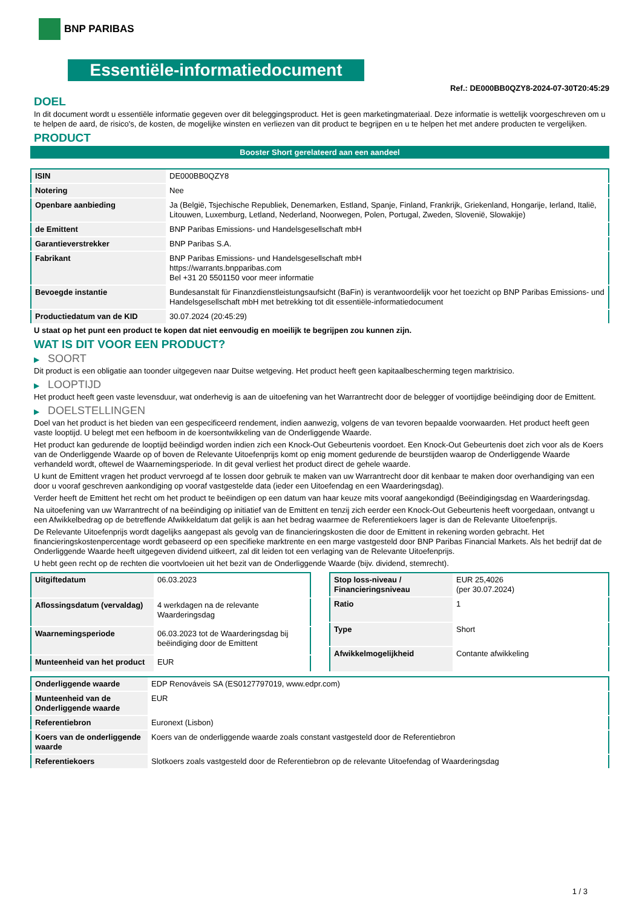BNP PARIBAS
Essentiële-informatiedocument
Ref.: DE000BB0QZY8-2024-07-30T20:45:29
DOEL
In dit document wordt u essentiële informatie gegeven over dit beleggingsproduct. Het is geen marketingmateriaal. Deze informatie is wettelijk voorgeschreven om u te helpen de aard, de risico's, de kosten, de mogelijke winsten en verliezen van dit product te begrijpen en u te helpen het met andere producten te vergelijken.
PRODUCT
Booster Short gerelateerd aan een aandeel
| ISIN | DE000BB0QZY8 |
| Notering | Nee |
| Openbare aanbieding | Ja (België, Tsjechische Republiek, Denemarken, Estland, Spanje, Finland, Frankrijk, Griekenland, Hongarije, Ierland, Italië, Litouwen, Luxemburg, Letland, Nederland, Noorwegen, Polen, Portugal, Zweden, Slovenië, Slowakije) |
| de Emittent | BNP Paribas Emissions- und Handelsgesellschaft mbH |
| Garantieverstrekker | BNP Paribas S.A. |
| Fabrikant | BNP Paribas Emissions- und Handelsgesellschaft mbH https://warrants.bnpparibas.com Bel +31 20 5501150 voor meer informatie |
| Bevoegde instantie | Bundesanstalt für Finanzdienstleistungsaufsicht (BaFin) is verantwoordelijk voor het toezicht op BNP Paribas Emissions- und Handelsgesellschaft mbH met betrekking tot dit essentiële-informatiedocument |
| Productiedatum van de KID | 30.07.2024 (20:45:29) |
U staat op het punt een product te kopen dat niet eenvoudig en moeilijk te begrijpen zou kunnen zijn.
WAT IS DIT VOOR EEN PRODUCT?
▶ SOORT
Dit product is een obligatie aan toonder uitgegeven naar Duitse wetgeving. Het product heeft geen kapitaalbescherming tegen marktrisico.
▶ LOOPTIJD
Het product heeft geen vaste levensduur, wat onderhevig is aan de uitoefening van het Warrantrecht door de belegger of voortijdige beëindiging door de Emittent.
▶ DOELSTELLINGEN
Doel van het product is het bieden van een gespecificeerd rendement, indien aanwezig, volgens de van tevoren bepaalde voorwaarden. Het product heeft geen vaste looptijd. U belegt met een hefboom in de koersontwikkeling van de Onderliggende Waarde.
Het product kan gedurende de looptijd beëindigd worden indien zich een Knock-Out Gebeurtenis voordoet. Een Knock-Out Gebeurtenis doet zich voor als de Koers van de Onderliggende Waarde op of boven de Relevante Uitoefenprijs komt op enig moment gedurende de beurstijden waarop de Onderliggende Waarde verhandeld wordt, oftewel de Waarnemingsperiode. In dit geval verliest het product direct de gehele waarde.
U kunt de Emittent vragen het product vervroegd af te lossen door gebruik te maken van uw Warrantrecht door dit kenbaar te maken door overhandiging van een door u vooraf geschreven aankondiging op vooraf vastgestelde data (ieder een Uitoefendag en een Waarderingsdag).
Verder heeft de Emittent het recht om het product te beëindigen op een datum van haar keuze mits vooraf aangekondigd (Beëindigingsdag en Waarderingsdag.
Na uitoefening van uw Warrantrecht of na beëindiging op initiatief van de Emittent en tenzij zich eerder een Knock-Out Gebeurtenis heeft voorgedaan, ontvangt u een Afwikkelbedrag op de betreffende Afwikkeldatum dat gelijk is aan het bedrag waarmee de Referentiekoers lager is dan de Relevante Uitoefenprijs.
De Relevante Uitoefenprijs wordt dagelijks aangepast als gevolg van de financieringskosten die door de Emittent in rekening worden gebracht. Het financieringskostenpercentage wordt gebaseerd op een specifieke marktrente en een marge vastgesteld door BNP Paribas Financial Markets. Als het bedrijf dat de Onderliggende Waarde heeft uitgegeven dividend uitkeert, zal dit leiden tot een verlaging van de Relevante Uitoefenprijs.
U hebt geen recht op de rechten die voortvloeien uit het bezit van de Onderliggende Waarde (bijv. dividend, stemrecht).
| Uitgiftedatum | 06.03.2023 |
| Aflossingsdatum (vervaldag) | 4 werkdagen na de relevante Waarderingsdag |
| Waarnemingsperiode | 06.03.2023 tot de Waarderingsdag bij beëindiging door de Emittent |
| Munteenheid van het product | EUR |
| Stop loss-niveau / Financieringsniveau | EUR 25,4026 (per 30.07.2024) |
| Ratio | 1 |
| Type | Short |
| Afwikkelmogelijkheid | Contante afwikkeling |
| Onderliggende waarde | EDP Renováveis SA (ES0127797019, www.edpr.com) |
| Munteenheid van de Onderliggende waarde | EUR |
| Referentiebron | Euronext (Lisbon) |
| Koers van de onderliggende waarde | Koers van de onderliggende waarde zoals constant vastgesteld door de Referentiebron |
| Referentiekoers | Slotkoers zoals vastgesteld door de Referentiebron op de relevante Uitoefendag of Waarderingsdag |
1 / 3